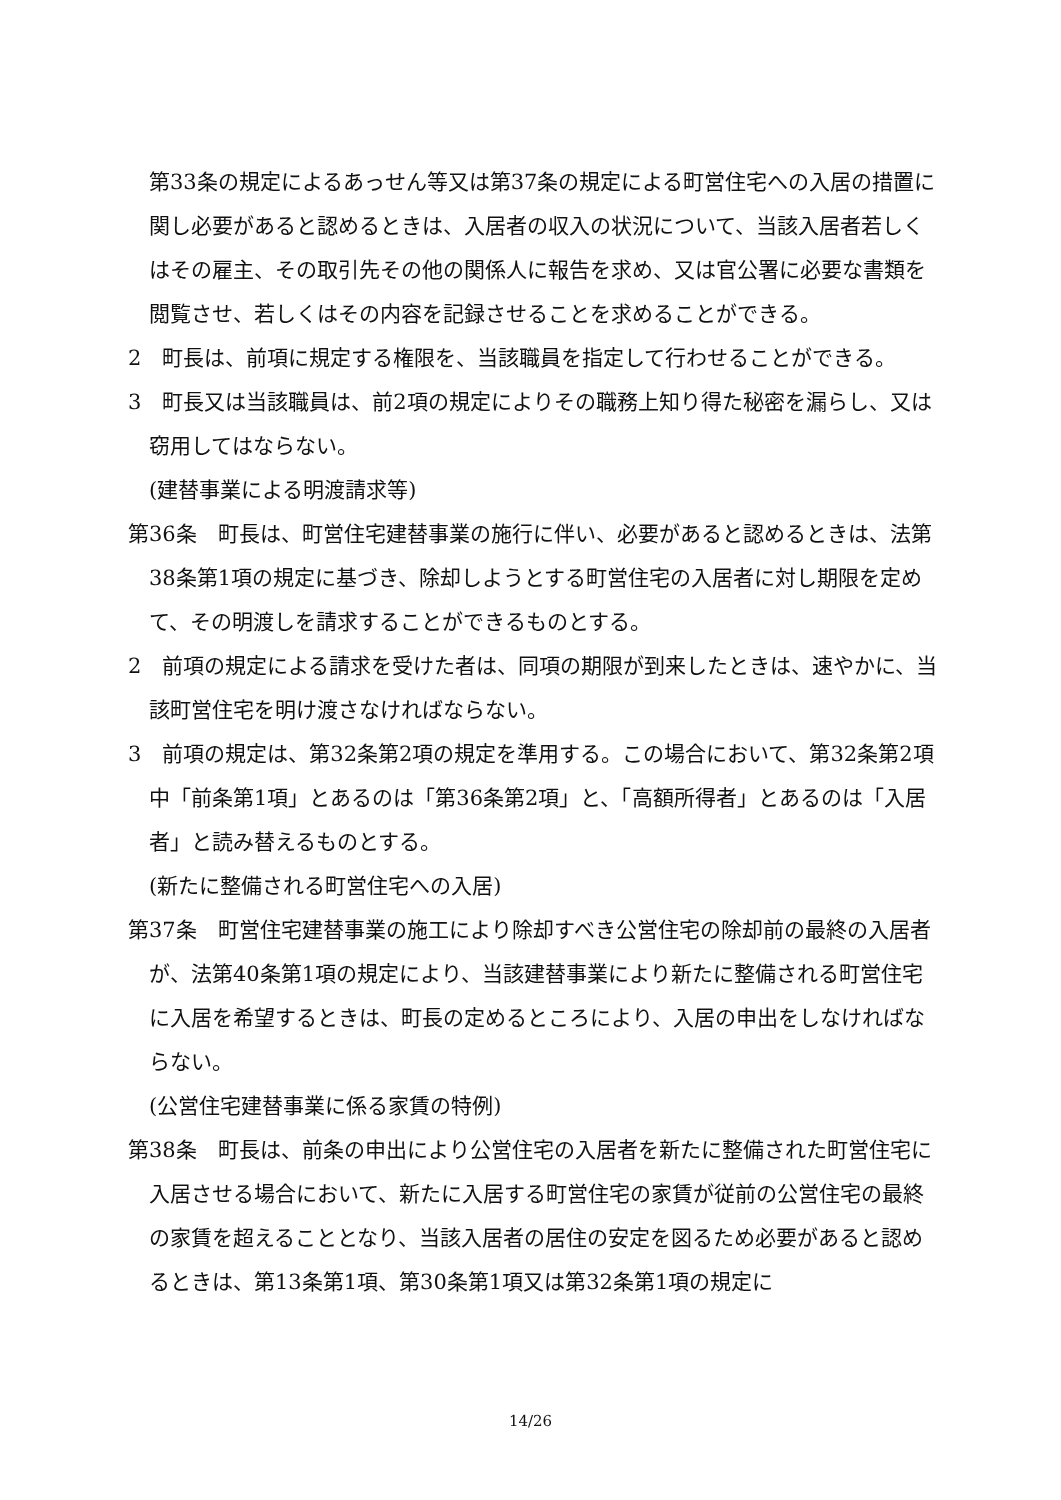第33条の規定によるあっせん等又は第37条の規定による町営住宅への入居の措置に関し必要があると認めるときは、入居者の収入の状況について、当該入居者若しくはその雇主、その取引先その他の関係人に報告を求め、又は官公署に必要な書類を閲覧させ、若しくはその内容を記録させることを求めることができる。
2　町長は、前項に規定する権限を、当該職員を指定して行わせることができる。
3　町長又は当該職員は、前2項の規定によりその職務上知り得た秘密を漏らし、又は窃用してはならない。
(建替事業による明渡請求等)
第36条　町長は、町営住宅建替事業の施行に伴い、必要があると認めるときは、法第38条第1項の規定に基づき、除却しようとする町営住宅の入居者に対し期限を定めて、その明渡しを請求することができるものとする。
2　前項の規定による請求を受けた者は、同項の期限が到来したときは、速やかに、当該町営住宅を明け渡さなければならない。
3　前項の規定は、第32条第2項の規定を準用する。この場合において、第32条第2項中「前条第1項」とあるのは「第36条第2項」と、「高額所得者」とあるのは「入居者」と読み替えるものとする。
(新たに整備される町営住宅への入居)
第37条　町営住宅建替事業の施工により除却すべき公営住宅の除却前の最終の入居者が、法第40条第1項の規定により、当該建替事業により新たに整備される町営住宅に入居を希望するときは、町長の定めるところにより、入居の申出をしなければならない。
(公営住宅建替事業に係る家賃の特例)
第38条　町長は、前条の申出により公営住宅の入居者を新たに整備された町営住宅に入居させる場合において、新たに入居する町営住宅の家賃が従前の公営住宅の最終の家賃を超えることとなり、当該入居者の居住の安定を図るため必要があると認めるときは、第13条第1項、第30条第1項又は第32条第1項の規定に
14/26